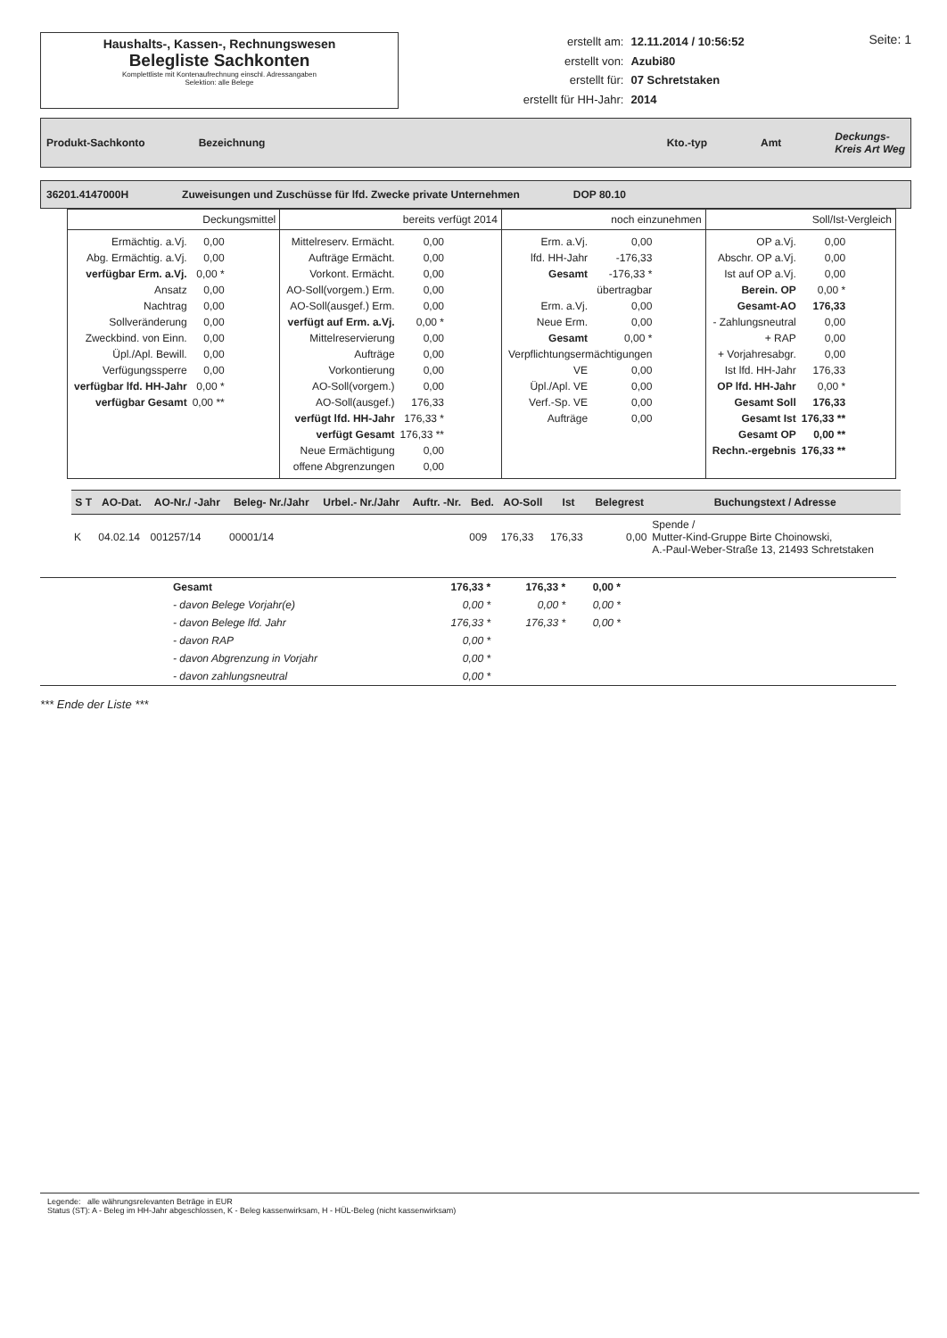Haushalts-, Kassen-, Rechnungswesen
Belegliste Sachkonten
Komplettliste mit Kontenaufrechnung einschl. Adressangaben
Selektion: alle Belege
| erstellt am: | 12.11.2014 / 10:56:52 |
| erstellt von: | Azubi80 |
| erstellt für: | 07 Schretstaken |
| erstellt für HH-Jahr: | 2014 |
Seite: 1
Produkt-Sachkonto Bezeichnung Kto.-typ Amt Deckungs-
Kreis Art Weg
36201.4147000H Zuweisungen und Zuschüsse für lfd. Zwecke private Unternehmen DOP 80.10
| Deckungsmittel | bereits verfügt 2014 | noch einzunehmen | Soll/Ist-Vergleich |
| / Ermächtig. a.Vj. / 0,00 / / Abg. Ermächtig. a.Vj. / 0,00 / / verfügbar Erm. a.Vj. / 0,00 * / / Ansatz / 0,00 / / Nachtrag / 0,00 / / Sollveränderung / 0,00 / / Zweckbind. von Einn. / 0,00 / / Üpl./Apl. Bewill. / 0,00 / / Verfügungssperre / 0,00 / / verfügbar lfd. HH-Jahr / 0,00 * / / verfügbar Gesamt / 0,00 ** / | / Mittelreserv. Ermächt. / 0,00 / / Aufträge Ermächt. / 0,00 / / Vorkont. Ermächt. / 0,00 / / AO-Soll(vorgem.) Erm. / 0,00 / / AO-Soll(ausgef.) Erm. / 0,00 / / verfügt auf Erm. a.Vj. / 0,00 * / / Mittelreservierung / 0,00 / / Aufträge / 0,00 / / Vorkontierung / 0,00 / / AO-Soll(vorgem.) / 0,00 / / AO-Soll(ausgef.) / 176,33 / / verfügt lfd. HH-Jahr / 176,33 * / / verfügt Gesamt / 176,33 ** / / Neue Ermächtigung / 0,00 / / offene Abgrenzungen / 0,00 / | / Erm. a.Vj. / 0,00 / / lfd. HH-Jahr / -176,33 / / Gesamt / -176,33 * / / übertragbar / / / Erm. a.Vj. / 0,00 / / Neue Erm. / 0,00 / / Gesamt / 0,00 * / / Verpflichtungsermächtigungen / / / VE / 0,00 / / Üpl./Apl. VE / 0,00 / / Verf.-Sp. VE / 0,00 / / Aufträge / 0,00 / | / OP a.Vj. / 0,00 / / Abschr. OP a.Vj. / 0,00 / / Ist auf OP a.Vj. / 0,00 / / Berein. OP / 0,00 * / / Gesamt-AO / 176,33 / / - Zahlungsneutral / 0,00 / / + RAP / 0,00 / / + Vorjahresabgr. / 0,00 / / Ist lfd. HH-Jahr / 176,33 / / OP lfd. HH-Jahr / 0,00 * / / Gesamt Soll / 176,33 / / Gesamt Ist / 176,33 ** / / Gesamt OP / 0,00 ** / / Rechn.-ergebnis / 176,33 ** / |
| S T | AO-Dat. | AO-Nr./ -Jahr | Beleg- Nr./Jahr | Urbel.- Nr./Jahr | Auftr. -Nr. | Bed. | AO-Soll | Ist | Belegrest | Buchungstext / Adresse |
| --- | --- | --- | --- | --- | --- | --- | --- | --- | --- | --- |
| K | 04.02.14 | 001257/14 | 00001/14 | | | 009 | 176,33 | 176,33 | 0,00 | Spende / Mutter-Kind-Gruppe Birte Choinowski, A.-Paul-Weber-Straße 13, 21493 Schretstaken |
| | Gesamt | 176,33 * | 176,33 * | 0,00 * | |
| | - davon Belege Vorjahr(e) | 0,00 * | 0,00 * | 0,00 * | |
| | - davon Belege lfd. Jahr | 176,33 * | 176,33 * | 0,00 * | |
| | - davon RAP | 0,00 * | | | |
| | - davon Abgrenzung in Vorjahr | 0,00 * | | | |
| | - davon zahlungsneutral | 0,00 * | | | |
*** Ende der Liste ***
Legende: alle währungsrelevanten Beträge in EUR
Status (ST): A - Beleg im HH-Jahr abgeschlossen, K - Beleg kassenwirksam, H - HÜL-Beleg (nicht kassenwirksam)